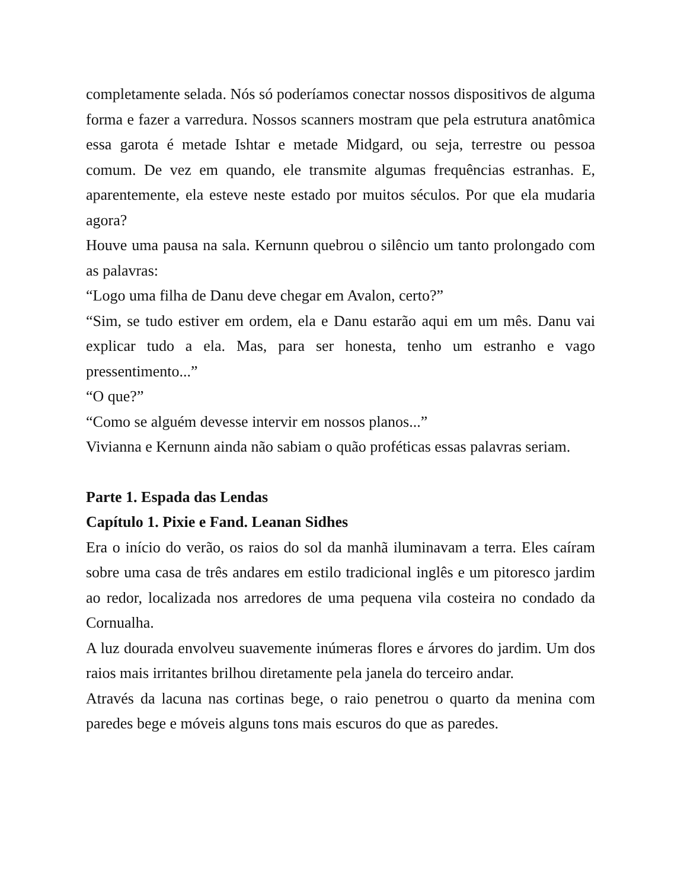completamente selada. Nós só poderíamos conectar nossos dispositivos de alguma forma e fazer a varredura. Nossos scanners mostram que pela estrutura anatômica essa garota é metade Ishtar e metade Midgard, ou seja, terrestre ou pessoa comum. De vez em quando, ele transmite algumas frequências estranhas. E, aparentemente, ela esteve neste estado por muitos séculos. Por que ela mudaria agora?
Houve uma pausa na sala. Kernunn quebrou o silêncio um tanto prolongado com as palavras:
“Logo uma filha de Danu deve chegar em Avalon, certo?”
“Sim, se tudo estiver em ordem, ela e Danu estarão aqui em um mês. Danu vai explicar tudo a ela. Mas, para ser honesta, tenho um estranho e vago pressentimento...”
“O que?”
“Como se alguém devesse intervir em nossos planos...”
Vivianna e Kernunn ainda não sabiam o quão proféticas essas palavras seriam.
Parte 1. Espada das Lendas
Capítulo 1. Pixie e Fand. Leanan Sidhes
Era o início do verão, os raios do sol da manhã iluminavam a terra. Eles caíram sobre uma casa de três andares em estilo tradicional inglês e um pitoresco jardim ao redor, localizada nos arredores de uma pequena vila costeira no condado da Cornualha.
A luz dourada envolveu suavemente inúmeras flores e árvores do jardim. Um dos raios mais irritantes brilhou diretamente pela janela do terceiro andar.
Através da lacuna nas cortinas bege, o raio penetrou o quarto da menina com paredes bege e móveis alguns tons mais escuros do que as paredes.